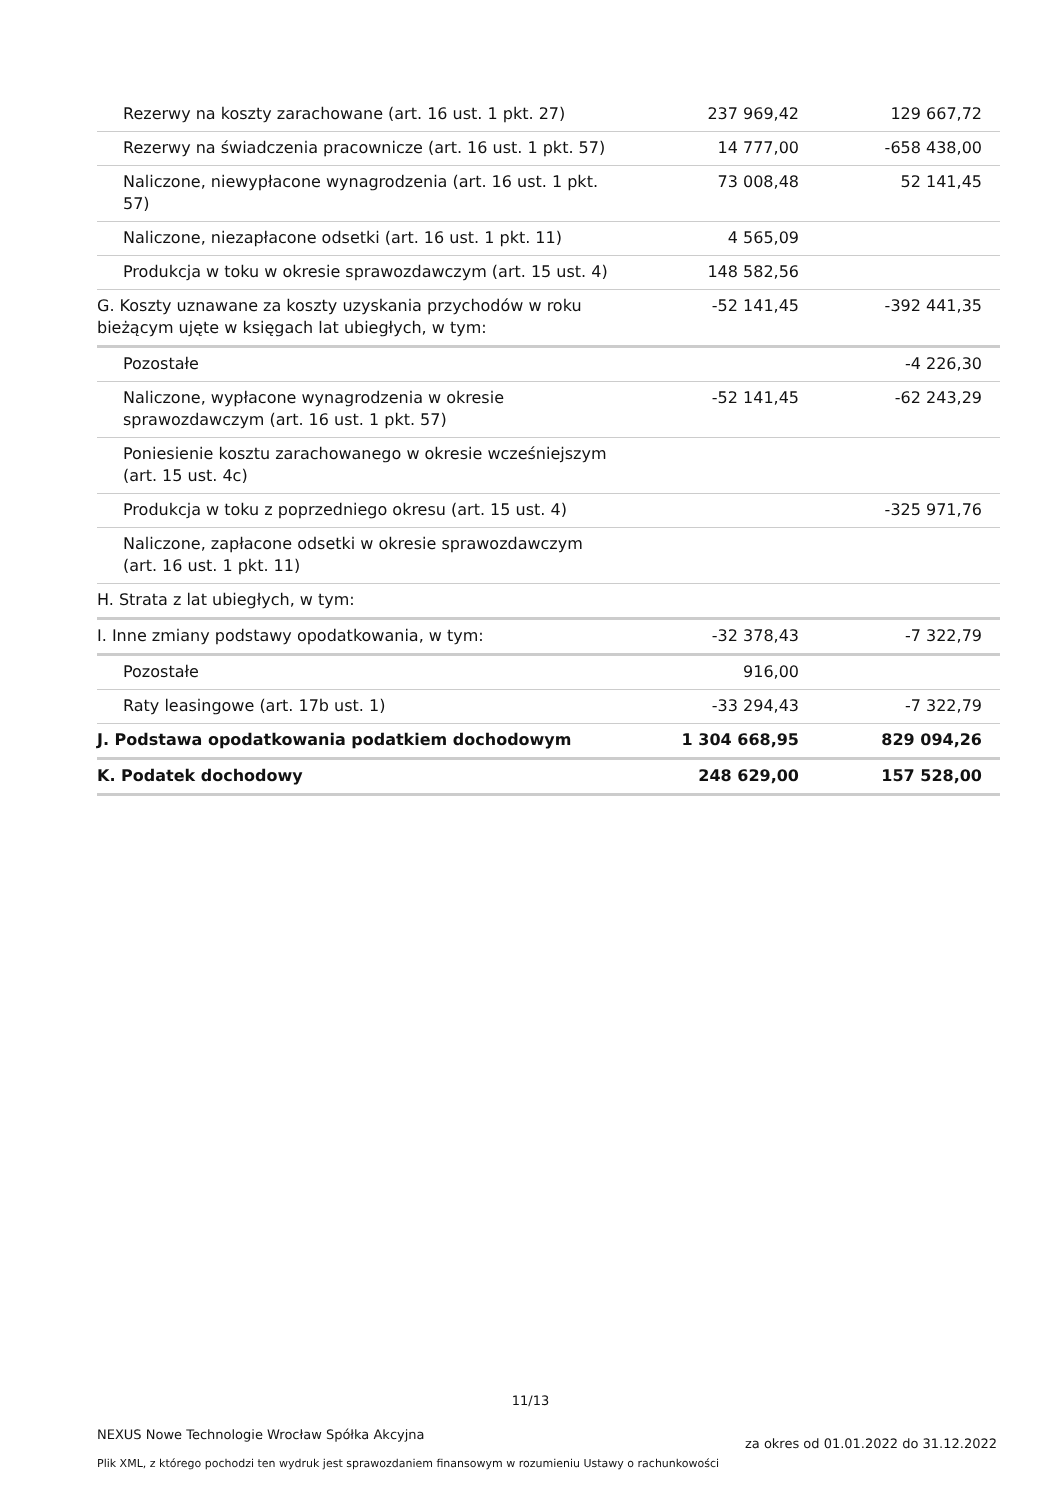| Rezerwy na koszty zarachowane (art. 16 ust. 1 pkt. 27) | 237 969,42 | 129 667,72 |
| Rezerwy na świadczenia pracownicze (art. 16 ust. 1 pkt. 57) | 14 777,00 | -658 438,00 |
| Naliczone, niewypłacone wynagrodzenia (art. 16 ust. 1 pkt. 57) | 73 008,48 | 52 141,45 |
| Naliczone, niezapłacone odsetki (art. 16 ust. 1 pkt. 11) | 4 565,09 | |
| Produkcja w toku w okresie sprawozdawczym (art. 15 ust. 4) | 148 582,56 | |
| G. Koszty uznawane za koszty uzyskania przychodów w roku bieżącym ujęte w księgach lat ubiegłych, w tym: | -52 141,45 | -392 441,35 |
| Pozostałe | | -4 226,30 |
| Naliczone, wypłacone wynagrodzenia w okresie sprawozdawczym (art. 16 ust. 1 pkt. 57) | -52 141,45 | -62 243,29 |
| Poniesienie kosztu zarachowanego w okresie wcześniejszym (art. 15 ust. 4c) | | |
| Produkcja w toku z poprzedniego okresu (art. 15 ust. 4) | | -325 971,76 |
| Naliczone, zapłacone odsetki w okresie sprawozdawczym (art. 16 ust. 1 pkt. 11) | | |
| H. Strata z lat ubiegłych, w tym: | | |
| I. Inne zmiany podstawy opodatkowania, w tym: | -32 378,43 | -7 322,79 |
| Pozostałe | 916,00 | |
| Raty leasingowe (art. 17b ust. 1) | -33 294,43 | -7 322,79 |
| J. Podstawa opodatkowania podatkiem dochodowym | 1 304 668,95 | 829 094,26 |
| K. Podatek dochodowy | 248 629,00 | 157 528,00 |
11/13
NEXUS Nowe Technologie Wrocław Spółka Akcyjna
za okres od 01.01.2022 do 31.12.2022
Plik XML, z którego pochodzi ten wydruk jest sprawozdaniem finansowym w rozumieniu Ustawy o rachunkowości